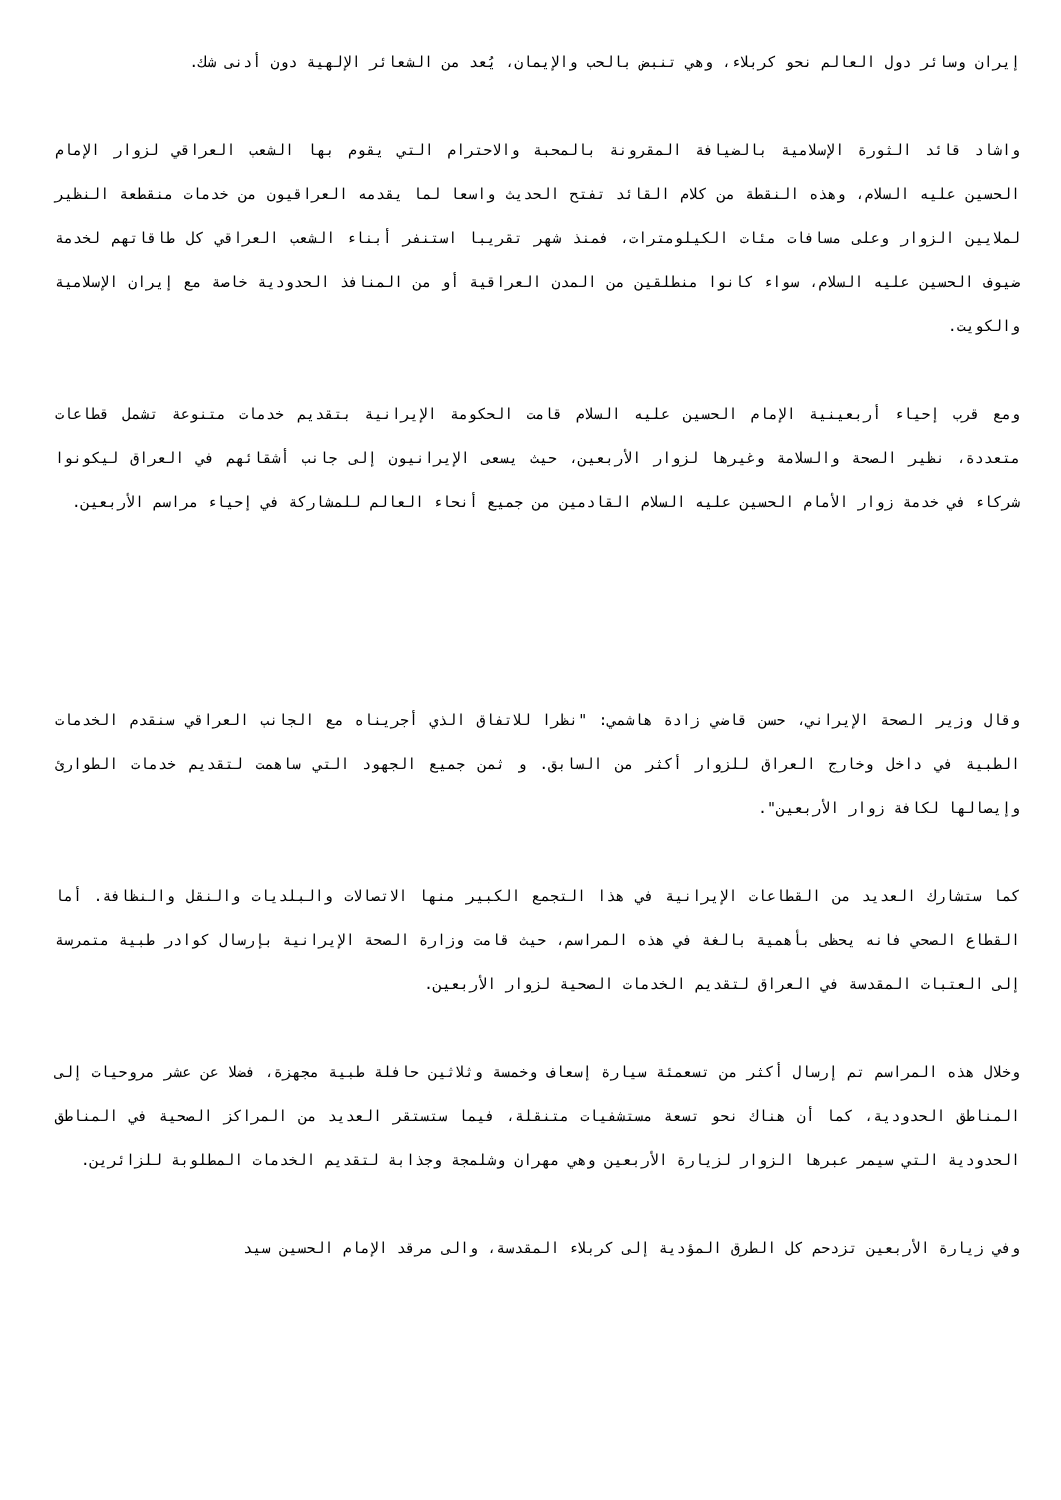إيران وسائر دول العالم نحو كربلاء، وهي تنبض بالحب والإيمان، يُعد من الشعائر الإلهية دون أدنى شك.
واشاد قائد الثورة الإسلامية بالضيافة المقرونة بالمحبة والاحترام التي يقوم بها الشعب العراقي لزوار الإمام الحسين عليه السلام، وهذه النقطة من كلام القائد تفتح الحديث واسعا لما يقدمه العراقيون من خدمات منقطعة النظير لملايين الزوار وعلى مسافات مئات الكيلومترات، فمنذ شهر تقريبا استنفر أبناء الشعب العراقي كل طاقاتهم لخدمة ضيوف الحسين عليه السلام، سواء كانوا منطلقين من المدن العراقية أو من المنافذ الحدودية خاصة مع إيران الإسلامية والكويت.
ومع قرب إحياء أربعينية الإمام الحسين عليه السلام قامت الحكومة الإيرانية بتقديم خدمات متنوعة تشمل قطاعات متعددة، نظير الصحة والسلامة وغيرها لزوار الأربعين، حيث يسعى الإيرانيون إلى جانب أشقائهم في العراق ليكونوا شركاء في خدمة زوار الأمام الحسين عليه السلام القادمين من جميع أنحاء العالم للمشاركة في إحياء مراسم الأربعين.
وقال وزير الصحة الإيراني، حسن قاضي زادة هاشمي: "نظرا للاتفاق الذي أجريناه مع الجانب العراقي سنقدم الخدمات الطبية في داخل وخارج العراق للزوار أكثر من السابق. و ثمن جميع الجهود التي ساهمت لتقديم خدمات الطوارئ وإيصالها لكافة زوار الأربعين".
كما ستشارك العديد من القطاعات الإيرانية في هذا التجمع الكبير منها الاتصالات والبلديات والنقل والنظافة. أما القطاع الصحي فانه يحظى بأهمية بالغة في هذه المراسم، حيث قامت وزارة الصحة الإيرانية بإرسال كوادر طبية متمرسة إلى العتبات المقدسة في العراق لتقديم الخدمات الصحية لزوار الأربعين.
وخلال هذه المراسم تم إرسال أكثر من تسعمئة سيارة إسعاف وخمسة وثلاثين حافلة طبية مجهزة، فضلا عن عشر مروحيات إلى المناطق الحدودية، كما أن هناك نحو تسعة مستشفيات متنقلة، فيما ستستقر العديد من المراكز الصحية في المناطق الحدودية التي سيمر عبرها الزوار لزيارة الأربعين وهي مهران وشلمجة وجذابة لتقديم الخدمات المطلوبة للزائرين.
وفي زيارة الأربعين تزدحم كل الطرق المؤدية إلى كربلاء المقدسة، والى مرقد الإمام الحسين سيد